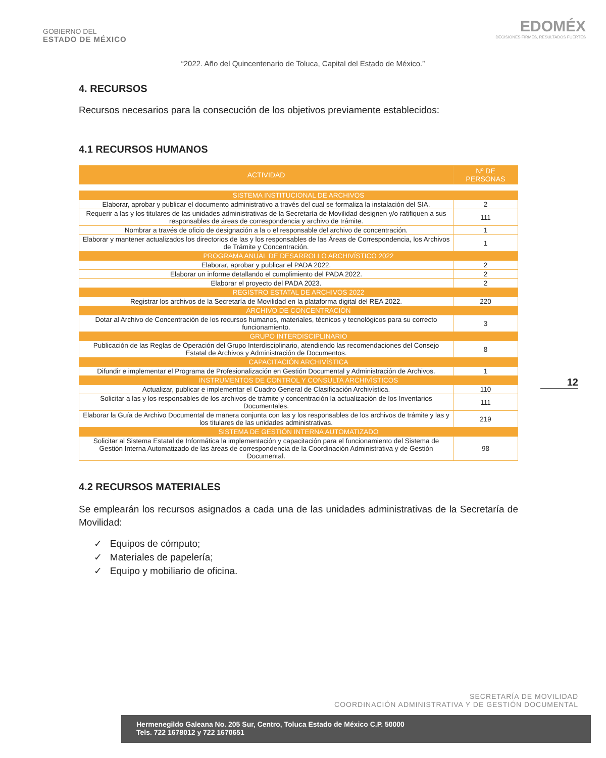GOBIERNO DEL
ESTADO DE MÉXICO
EDOMÉX
DECISIONES FIRMES, RESULTADOS FUERTES
“2022. Año del Quincentenario de Toluca, Capital del Estado de México.”
4. RECURSOS
Recursos necesarios para la consecución de los objetivos previamente establecidos:
4.1 RECURSOS HUMANOS
| ACTIVIDAD | Nº DE PERSONAS |
| --- | --- |
| SISTEMA INSTITUCIONAL DE ARCHIVOS | |
| Elaborar, aprobar y publicar el documento administrativo a través del cual se formaliza la instalación del SIA. | 2 |
| Requerir a las y los titulares de las unidades administrativas de la Secretaría de Movilidad designen y/o ratifiquen a sus responsables de áreas de correspondencia y archivo de trámite. | 111 |
| Nombrar a través de oficio de designación a la o el responsable del archivo de concentración. | 1 |
| Elaborar y mantener actualizados los directorios de las y los responsables de las Áreas de Correspondencia, los Archivos de Trámite y Concentración. | 1 |
| PROGRAMA ANUAL DE DESARROLLO ARCHIVÍSTICO 2022 | |
| Elaborar, aprobar y publicar el PADA 2022. | 2 |
| Elaborar un informe detallando el cumplimiento del PADA 2022. | 2 |
| Elaborar el proyecto del PADA 2023. | 2 |
| REGISTRO ESTATAL DE ARCHIVOS 2022 | |
| Registrar los archivos de la Secretaría de Movilidad en la plataforma digital del REA 2022. | 220 |
| ARCHIVO DE CONCENTRACIÓN | |
| Dotar al Archivo de Concentración de los recursos humanos, materiales, técnicos y tecnológicos para su correcto funcionamiento. | 3 |
| GRUPO INTERDISCIPLINARIO | |
| Publicación de las Reglas de Operación del Grupo Interdisciplinario, atendiendo las recomendaciones del Consejo Estatal de Archivos y Administración de Documentos. | 8 |
| CAPACITACIÓN ARCHIVÍSTICA | |
| Difundir e implementar el Programa de Profesionalización en Gestión Documental y Administración de Archivos. | 1 |
| INSTRUMENTOS DE CONTROL Y CONSULTA ARCHIVÍSTICOS | |
| Actualizar, publicar e implementar el Cuadro General de Clasificación Archivística. | 110 |
| Solicitar a las y los responsables de los archivos de trámite y concentración la actualización de los Inventarios Documentales. | 111 |
| Elaborar la Guía de Archivo Documental de manera conjunta con las y los responsables de los archivos de trámite y las y los titulares de las unidades administrativas. | 219 |
| SISTEMA DE GESTIÓN INTERNA AUTOMATIZADO | |
| Solicitar al Sistema Estatal de Informática la implementación y capacitación para el funcionamiento del Sistema de Gestión Interna Automatizado de las áreas de correspondencia de la Coordinación Administrativa y de Gestión Documental. | 98 |
4.2 RECURSOS MATERIALES
Se emplearán los recursos asignados a cada una de las unidades administrativas de la Secretaría de Movilidad:
✓ Equipos de cómputo;
✓ Materiales de papelería;
✓ Equipo y mobiliario de oficina.
12
SECRETARÍA DE MOVILIDAD
COORDINACIÓN ADMINISTRATIVA Y DE GESTIÓN DOCUMENTAL
Hermenegildo Galeana No. 205 Sur, Centro, Toluca Estado de México C.P. 50000
Tels. 722 1678012 y 722 1670651